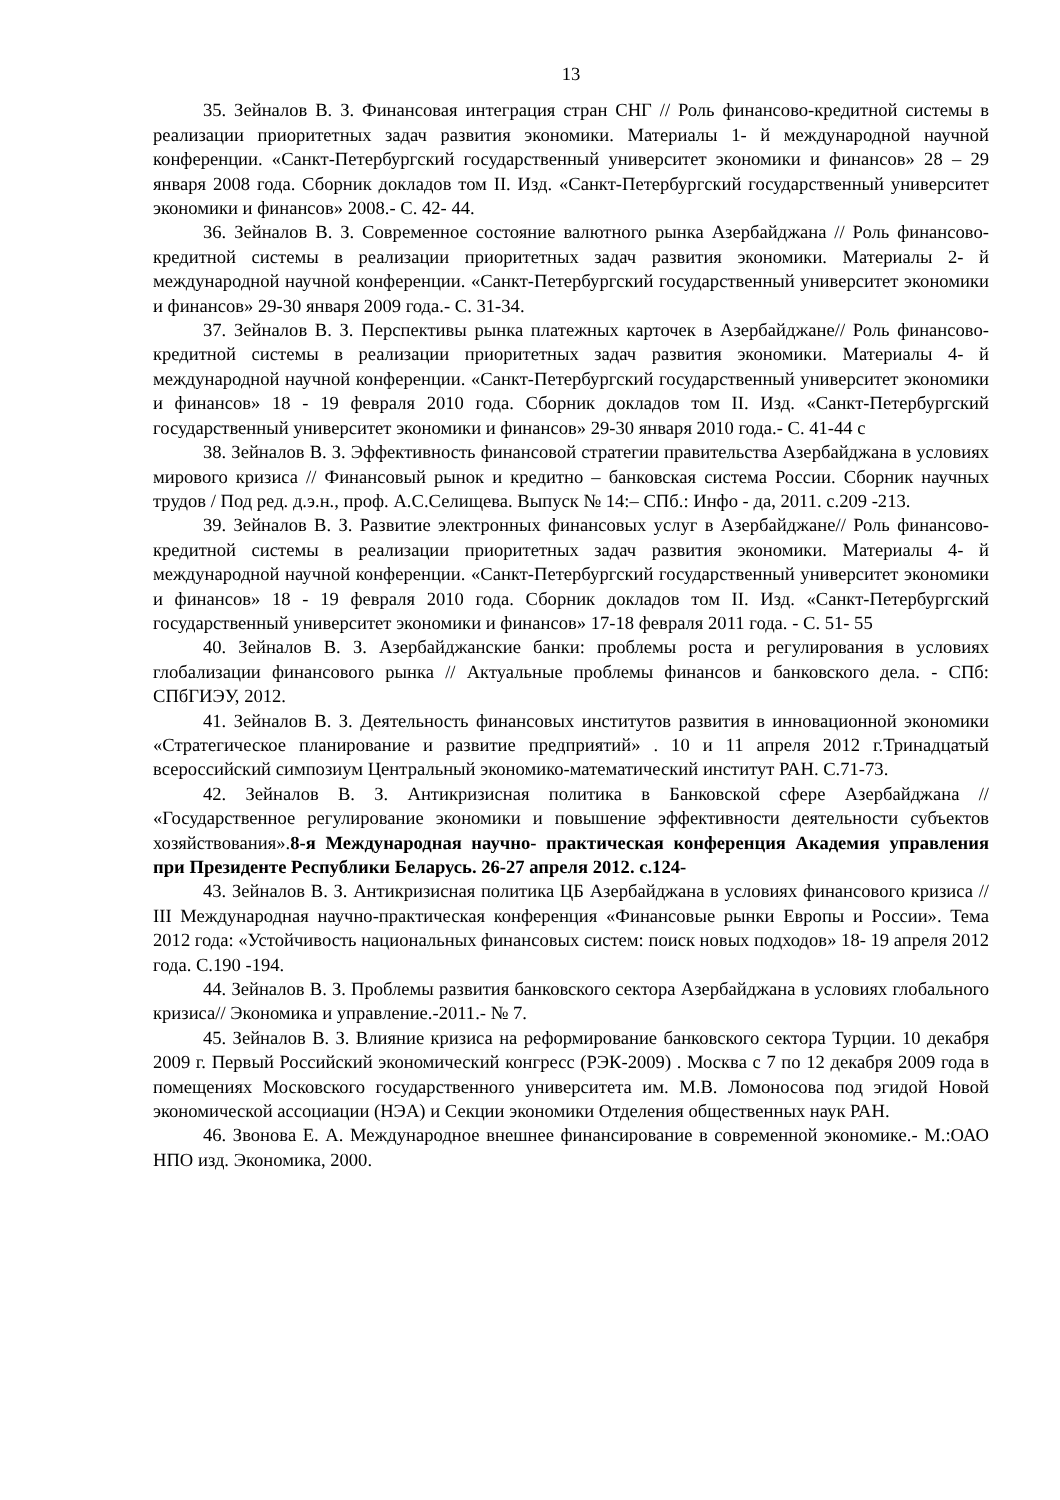13
35. Зейналов В. З. Финансовая интеграция стран СНГ // Роль финансово-кредитной системы в реализации приоритетных задач развития экономики. Материалы 1- й международной научной конференции. «Санкт-Петербургский государственный университет экономики и финансов» 28 – 29 января 2008 года. Сборник докладов том II. Изд. «Санкт-Петербургский государственный университет экономики и финансов» 2008.- С. 42- 44.
36. Зейналов В. З. Современное состояние валютного рынка Азербайджана // Роль финансово-кредитной системы в реализации приоритетных задач развития экономики. Материалы 2- й международной научной конференции. «Санкт-Петербургский государственный университет экономики и финансов» 29-30 января 2009 года.- С. 31-34.
37. Зейналов В. З. Перспективы рынка платежных карточек в Азербайджане// Роль финансово-кредитной системы в реализации приоритетных задач развития экономики. Материалы 4- й международной научной конференции. «Санкт-Петербургский государственный университет экономики и финансов» 18 - 19 февраля 2010 года. Сборник докладов том II. Изд. «Санкт-Петербургский государственный университет экономики и финансов» 29-30 января 2010 года.- С. 41-44 с
38. Зейналов В. З. Эффективность финансовой стратегии правительства Азербайджана в условиях мирового кризиса // Финансовый рынок и кредитно – банковская система России. Сборник научных трудов / Под ред. д.э.н., проф. А.С.Селищева. Выпуск № 14:– СПб.: Инфо - да, 2011. с.209 -213.
39. Зейналов В. З. Развитие электронных финансовых услуг в Азербайджане// Роль финансово-кредитной системы в реализации приоритетных задач развития экономики. Материалы 4- й международной научной конференции. «Санкт-Петербургский государственный университет экономики и финансов» 18 - 19 февраля 2010 года. Сборник докладов том II. Изд. «Санкт-Петербургский государственный университет экономики и финансов» 17-18 февраля 2011 года. - С. 51- 55
40. Зейналов В. З. Азербайджанские банки: проблемы роста и регулирования в условиях глобализации финансового рынка // Актуальные проблемы финансов и банковского дела. - СПб: СПбГИЭУ, 2012.
41. Зейналов В. З. Деятельность финансовых институтов развития в инновационной экономики «Стратегическое планирование и развитие предприятий» . 10 и 11 апреля 2012 г.Тринадцатый всероссийский симпозиум Центральный экономико-математический институт РАН. С.71-73.
42. Зейналов В. З. Антикризисная политика в Банковской сфере Азербайджана // «Государственное регулирование экономики и повышение эффективности деятельности субъектов хозяйствования».8-я Международная научно- практическая конференция Академия управления при Президенте Республики Беларусь. 26-27 апреля 2012. с.124-
43. Зейналов В. З. Антикризисная политика ЦБ Азербайджана в условиях финансового кризиса // III Международная научно-практическая конференция «Финансовые рынки Европы и России». Тема 2012 года: «Устойчивость национальных финансовых систем: поиск новых подходов» 18- 19 апреля 2012 года. С.190 -194.
44. Зейналов В. З. Проблемы развития банковского сектора Азербайджана в условиях глобального кризиса// Экономика и управление.-2011.- № 7.
45. Зейналов В. З. Влияние кризиса на реформирование банковского сектора Турции. 10 декабря 2009 г. Первый Российский экономический конгресс (РЭК-2009) . Москва с 7 по 12 декабря 2009 года в помещениях Московского государственного университета им. М.В. Ломоносова под эгидой Новой экономической ассоциации (НЭА) и Секции экономики Отделения общественных наук РАН.
46. Звонова Е. А. Международное внешнее финансирование в современной экономике.- М.:ОАО НПО изд. Экономика, 2000.